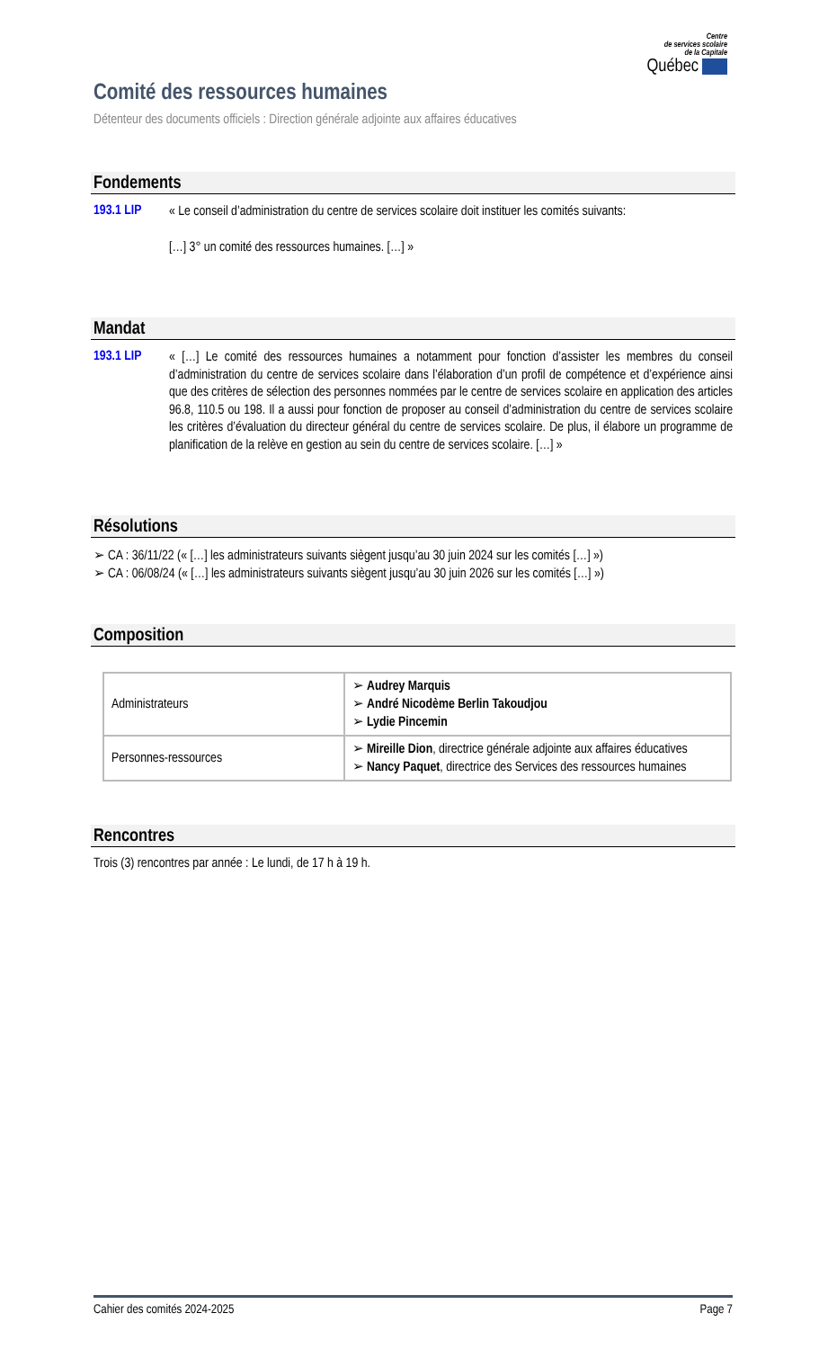Centre
de services scolaire
de la Capitale
Québec
Comité des ressources humaines
Détenteur des documents officiels : Direction générale adjointe aux affaires éducatives
Fondements
193.1 LIP
« Le conseil d’administration du centre de services scolaire doit instituer les comités suivants:
[…] 3° un comité des ressources humaines. […] »
Mandat
193.1 LIP
« […] Le comité des ressources humaines a notamment pour fonction d’assister les membres du conseil d’administration du centre de services scolaire dans l’élaboration d’un profil de compétence et d’expérience ainsi que des critères de sélection des personnes nommées par le centre de services scolaire en application des articles 96.8, 110.5 ou 198. Il a aussi pour fonction de proposer au conseil d’administration du centre de services scolaire les critères d’évaluation du directeur général du centre de services scolaire. De plus, il élabore un programme de planification de la relève en gestion au sein du centre de services scolaire. […] »
Résolutions
➢ CA : 36/11/22 (« […] les administrateurs suivants siègent jusqu’au 30 juin 2024 sur les comités […] »)
➢ CA : 06/08/24 (« […] les administrateurs suivants siègent jusqu’au 30 juin 2026 sur les comités […] »)
Composition
| Administrateurs | ➢ Audrey Marquis ➢ André Nicodème Berlin Takoudjou ➢ Lydie Pincemin |
| Personnes-ressources | ➢ Mireille Dion , directrice générale adjointe aux affaires éducatives ➢ Nancy Paquet , directrice des Services des ressources humaines |
Rencontres
Trois (3) rencontres par année : Le lundi, de 17 h à 19 h.
Cahier des comités 2024-2025 Page 7